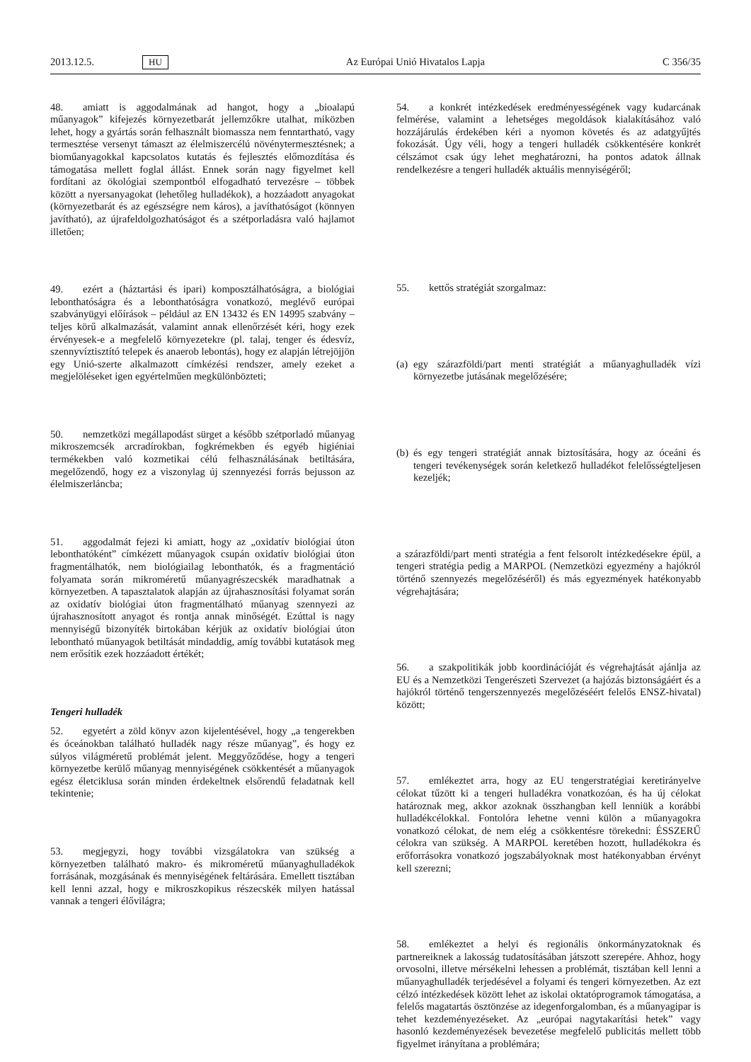2013.12.5. HU Az Európai Unió Hivatalos Lapja C 356/35
48. amiatt is aggodalmának ad hangot, hogy a „bioalapú műanyagok” kifejezés környezetbarát jellemzőkre utalhat, miközben lehet, hogy a gyártás során felhasznált biomassza nem fenntartható, vagy termesztése versenyt támaszt az élelmiszercélú növénytermesztésnek; a bioműanyagokkal kapcsolatos kutatás és fejlesztés előmozdítása és támogatása mellett foglal állást. Ennek során nagy figyelmet kell fordítani az ökológiai szempontból elfogadható tervezésre – többek között a nyersanyagokat (lehetőleg hulladékok), a hozzáadott anyagokat (környezetbarát és az egészségre nem káros), a javíthatóságot (könnyen javítható), az újrafeldolgozhatóságot és a szétporladásra való hajlamot illetően;
49. ezért a (háztartási és ipari) komposztálhatóságra, a biológiai lebonthatóságra és a lebonthatóságra vonatkozó, meglévő európai szabványügyi előírások – például az EN 13432 és EN 14995 szabvány – teljes körű alkalmazását, valamint annak ellenőrzését kéri, hogy ezek érvényesek-e a megfelelő környezetekre (pl. talaj, tenger és édesvíz, szennyvíztisztító telepek és anaerob lebontás), hogy ez alapján létrejöjjön egy Unió-szerte alkalmazott címkézési rendszer, amely ezeket a megjelöléseket igen egyértelműen megkülönbözteti;
50. nemzetközi megállapodást sürget a később szétporladó műanyag mikroszemcsék arcradírokban, fogkrémekben és egyéb higiéniai termékekben való kozmetikai célú felhasználásának betiltására, megelőzendő, hogy ez a viszonylag új szennyezési forrás bejusson az élelmiszerláncba;
51. aggodalmát fejezi ki amiatt, hogy az „oxidatív biológiai úton lebonthatóként” címkézett műanyagok csupán oxidatív biológiai úton fragmentálhatók, nem biológiailag lebonthatók, és a fragmentáció folyamata során mikroméretű műanyagrészecskék maradhatnak a környezetben. A tapasztalatok alapján az újrahasznosítási folyamat során az oxidatív biológiai úton fragmentálható műanyag szennyezi az újrahasznosított anyagot és rontja annak minőségét. Ezúttal is nagy mennyiségű bizonyíték birtokában kérjük az oxidatív biológiai úton lebontható műanyagok betiltását mindaddig, amíg további kutatások meg nem erősítik ezek hozzáadott értékét;
Tengeri hulladék
52. egyetért a zöld könyv azon kijelentésével, hogy „a tengerekben és óceánokban található hulladék nagy része műanyag”, és hogy ez súlyos világméretű problémát jelent. Meggyőződése, hogy a tengeri környezetbe kerülő műanyag mennyiségének csökkentését a műanyagok egész életciklusa során minden érdekeltnek elsőrendű feladatnak kell tekintenie;
53. megjegyzi, hogy további vizsgálatokra van szükség a környezetben található makro- és mikroméretű műanyaghulladékok forrásának, mozgásának és mennyiségének feltárására. Emellett tisztában kell lenni azzal, hogy e mikroszkopikus részecskék milyen hatással vannak a tengeri élővilágra;
54. a konkrét intézkedések eredményességének vagy kudarcának felmérése, valamint a lehetséges megoldások kialakításához való hozzájárulás érdekében kéri a nyomon követés és az adatgyűjtés fokozását. Úgy véli, hogy a tengeri hulladék csökkentésére konkrét célszámot csak úgy lehet meghatározni, ha pontos adatok állnak rendelkezésre a tengeri hulladék aktuális mennyiségéről;
55. kettős stratégiát szorgalmaz:
(a)
egy szárazföldi/part menti stratégiát a műanyaghulladék vízi környezetbe jutásának megelőzésére;
(b)
és egy tengeri stratégiát annak biztosítására, hogy az óceáni és tengeri tevékenységek során keletkező hulladékot felelősségteljesen kezeljék;
a szárazföldi/part menti stratégia a fent felsorolt intézkedésekre épül, a tengeri stratégia pedig a MARPOL (Nemzetközi egyezmény a hajókról történő szennyezés megelőzéséről) és más egyezmények hatékonyabb végrehajtására;
56. a szakpolitikák jobb koordinációját és végrehajtását ajánlja az EU és a Nemzetközi Tengerészeti Szervezet (a hajózás biztonságáért és a hajókról történő tengerszennyezés megelőzéséért felelős ENSZ-hivatal) között;
57. emlékeztet arra, hogy az EU tengerstratégiai keretirányelve célokat tűzött ki a tengeri hulladékra vonatkozóan, és ha új célokat határoznak meg, akkor azoknak összhangban kell lenniük a korábbi hulladékcélokkal. Fontolóra lehetne venni külön a műanyagokra vonatkozó célokat, de nem elég a csökkentésre törekedni: ÉSSZERŰ célokra van szükség. A MARPOL keretében hozott, hulladékokra és erőforrásokra vonatkozó jogszabályoknak most hatékonyabban érvényt kell szerezni;
58. emlékeztet a helyi és regionális önkormányzatoknak és partnereiknek a lakosság tudatosításában játszott szerepére. Ahhoz, hogy orvosolni, illetve mérsékelni lehessen a problémát, tisztában kell lenni a műanyaghulladék terjedésével a folyami és tengeri környezetben. Az ezt célzó intézkedések között lehet az iskolai oktatóprogramok támogatása, a felelős magatartás ösztönzése az idegenforgalomban, és a műanyagipar is tehet kezdeményezéseket. Az „európai nagytakarítási hetek” vagy hasonló kezdeményezések bevezetése megfelelő publicitás mellett több figyelmet irányítana a problémára;